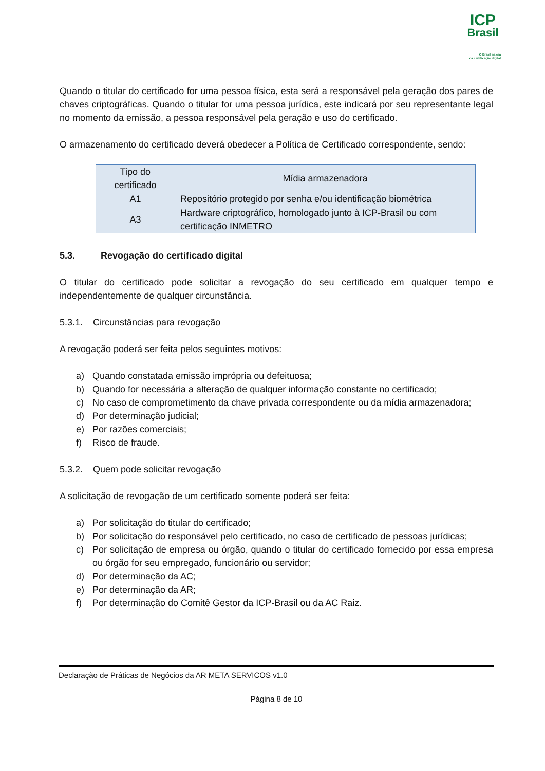ICP
Brasil
O Brasil na era
da certificação digital
Quando o titular do certificado for uma pessoa física, esta será a responsável pela geração dos pares de chaves criptográficas. Quando o titular for uma pessoa jurídica, este indicará por seu representante legal no momento da emissão, a pessoa responsável pela geração e uso do certificado.
O armazenamento do certificado deverá obedecer a Política de Certificado correspondente, sendo:
| Tipo do certificado | Mídia armazenadora |
| A1 | Repositório protegido por senha e/ou identificação biométrica |
| A3 | Hardware criptográfico, homologado junto à ICP-Brasil ou com certificação INMETRO |
5.3. Revogação do certificado digital
O titular do certificado pode solicitar a revogação do seu certificado em qualquer tempo e independentemente de qualquer circunstância.
5.3.1. Circunstâncias para revogação
A revogação poderá ser feita pelos seguintes motivos:
a) Quando constatada emissão imprópria ou defeituosa;
b) Quando for necessária a alteração de qualquer informação constante no certificado;
c) No caso de comprometimento da chave privada correspondente ou da mídia armazenadora;
d) Por determinação judicial;
e) Por razões comerciais;
f) Risco de fraude.
5.3.2. Quem pode solicitar revogação
A solicitação de revogação de um certificado somente poderá ser feita:
a) Por solicitação do titular do certificado;
b) Por solicitação do responsável pelo certificado, no caso de certificado de pessoas jurídicas;
c) Por solicitação de empresa ou órgão, quando o titular do certificado fornecido por essa empresa ou órgão for seu empregado, funcionário ou servidor;
d) Por determinação da AC;
e) Por determinação da AR;
f) Por determinação do Comitê Gestor da ICP-Brasil ou da AC Raiz.
Declaração de Práticas de Negócios da AR META SERVICOS v1.0
Página 8 de 10